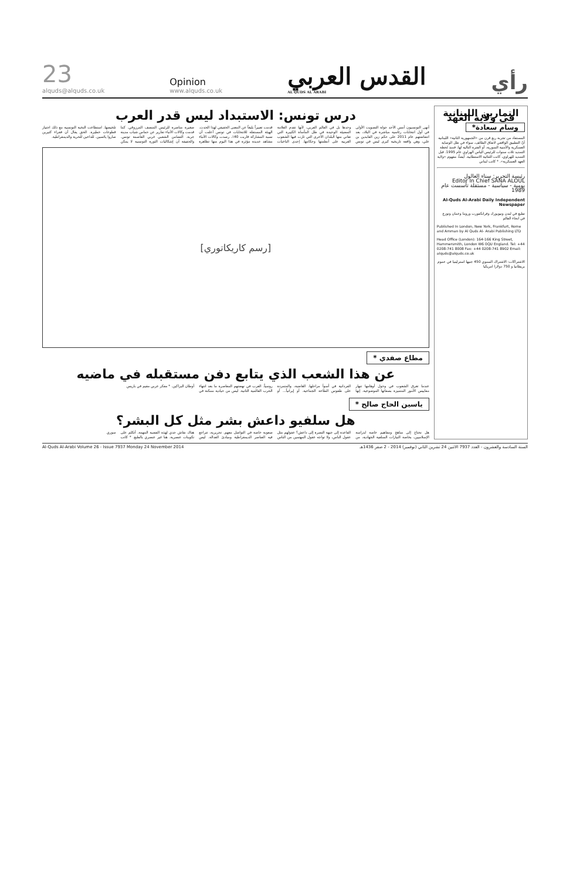23
alquds@alquds.co.uk
Opinion
www.alquds.co.uk
القدس العربي
AL QUDS AL ARABI
رأي
درس تونس: الاستبداد ليس قدر العرب
أنهى التونسيون أمس الأحد جولة التصويت الأولى في أول انتخابات رئاسية مباشرة في البلاد، بعد انتفاضتهم عام 2011 على حكم زين العابدين بن علي، وهي واقعة تاريخية كبرى ليس في تونس وحدها بل في العالم العربي، لأنها تقدم العلامة المضيئة الوحيدة في ظل المأساة الكبيرة التي تعاني منها البلدان الأخرى التي ثارت فيها الشعوب العربية على أنظمتها وحكامها. إحدى الناخبات قدمت تعبيراً بليغاً عن المعنى الحقيقي لهذا الحدث. الهيئة المستقلة للانتخابات في تونس أعلنت أن نسبة المشاركة قاربت 40٪. رصدت وكالات الأنباء مشاهد عديدة مؤثرة في هذا اليوم منها تظاهرة صغيرة مناصرة للرئيس المنصف المرزوقي. كما قدمت وكالات الأنباء تقارير عن حماس شباب مدينة جربة. التضامن الشعبي غربي العاصمة تونس. والحقيقة أن إشكاليات الثورة التونسية لا يمكن تلخيصها. استطاعت النخبة التونسية مع ذلك اجتياز قطوعات خطيرة. الحق يقال أن فقراء كثيرين صاروا يائسين. للداعين للحرية والديمقراطية.
[رسم كاريكاتوري]
مطاع صفدي *
عن هذا الشعب الذي يتابع دفن مستقبله في ماضيه
عندما تغرق الشعوب في وحول أوهامها تنهار مقاييس الأمور المتميزة بصفاتها الموضوعية. إنها الفردانية في أسوأ مراحلها. الغاضبة، والمتمردة على طقوس الطاعة الجماعية. أو إيرانياً... أو روسياً. العرب في نهضتهم المعاصرة ما بعد انتهاء الحرب العالمية الثانية. ليس من حيادية ممكنة في أوطان البراكين. * مفكر عربي مقيم في باريس
ياسين الحاج صالح *
هل سلفيو داعش بشر مثل كل البشر؟
هل نحتاج إلى مناهج ومفاهيم خاصة لدراسة الإسلاميين، بخاصة التيارات السلفية الجهادية، من القاعدة إلى جبهة النصرة إلى داعش؟ عقولهم مثل عقول الناس، ولا تواجه عقول المهتمين من الناس صعوبة خاصة في التواصل معهم. تحريرية، تتراجع فيه العناصر الديمقراطية ومبادئ العدالة. ليس هناك نقاش جدي لهذه القضية المهمة. أتكلم على تكوينات عنصرية. هنا غير عنصري بالطبع. * كاتب سوري
التمارين اللبنانية في ولاية العهد
وسام سعادة*
المستفاد من تجربة ربع قرن من «الجمهورية الثانية» اللبنانية أنّ التطبيق الواقعي لاتفاق الطائف، سواء في ظل الوصاية العسكرية والأمنية السورية، أو الفترة التالية لها. فمنذ لحظة التمديد ثلاث سنوات للرئيس الياس الهراوي عام 1995. قبل التمديد للهراوي، كانت الثنائية الاستطابية. أيضاً، مفهوم «ولاية العهد العسكرية». * كاتب لبناني
رئيسة التحرير: سناء العالول
Editor In Chief SANA ALOUL
يومية - سياسية - مستقلة تأسست عام 1989
Al-Quds Al-Arabi Daily Independent Newspaper
تطبع في لندن ونيويورك وفرانكفورت وروما وعمان وتوزع في انحاء العالم
Published In London, New York, Frankfurt, Rome and Amman by Al Quds Al- Arabi Publishing LTD
Head Office (London): 164-166 King Street, Hammersmith, London W6 0QU England. Tel: +44 0208-741 8008 Fax: +44 0208-741 8902 Email: alquds@alquds.co.uk
الاشتراكات: الاشتراك السنوي 450 جنيها استرلينيا في عموم بريطانيا و 750 دولارا امريكيا
Al-Quds Al-Arabi Volume 26 - Issue 7937 Monday 24 November 2014 السنة السادسة والعشرون - العدد 7937 الاثنين 24 تشرين الثاني (نوفمبر) 2014 - 2 صفر 1436هـ